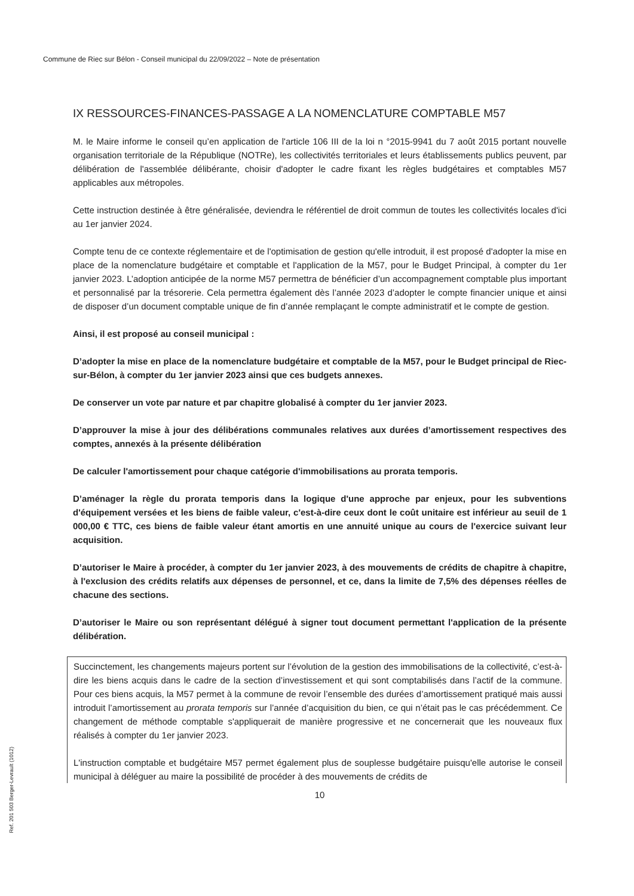Commune de Riec sur Bélon - Conseil municipal du 22/09/2022 – Note de présentation
IX RESSOURCES-FINANCES-PASSAGE A LA NOMENCLATURE COMPTABLE M57
M. le Maire informe le conseil qu’en application de l'article 106 III de la loi n °2015-9941 du 7 août 2015 portant nouvelle organisation territoriale de la République (NOTRe), les collectivités territoriales et leurs établissements publics peuvent, par délibération de l'assemblée délibérante, choisir d'adopter le cadre fixant les règles budgétaires et comptables M57 applicables aux métropoles.
Cette instruction destinée à être généralisée, deviendra le référentiel de droit commun de toutes les collectivités locales d'ici au 1er janvier 2024.
Compte tenu de ce contexte réglementaire et de l'optimisation de gestion qu'elle introduit, il est proposé d'adopter la mise en place de la nomenclature budgétaire et comptable et l'application de la M57, pour le Budget Principal, à compter du 1er janvier 2023. L’adoption anticipée de la norme M57 permettra de bénéficier d’un accompagnement comptable plus important et personnalisé par la trésorerie. Cela permettra également dès l’année 2023 d’adopter le compte financier unique et ainsi de disposer d’un document comptable unique de fin d’année remplaçant le compte administratif et le compte de gestion.
Ainsi, il est proposé au conseil municipal :
D’adopter la mise en place de la nomenclature budgétaire et comptable de la M57, pour le Budget principal de Riec-sur-Bélon, à compter du 1er janvier 2023 ainsi que ces budgets annexes.
De conserver un vote par nature et par chapitre globalisé à compter du 1er janvier 2023.
D’approuver la mise à jour des délibérations communales relatives aux durées d’amortissement respectives des comptes, annexés à la présente délibération
De calculer l'amortissement pour chaque catégorie d'immobilisations au prorata temporis.
D’aménager la règle du prorata temporis dans la logique d'une approche par enjeux, pour les subventions d'équipement versées et les biens de faible valeur, c'est-à-dire ceux dont le coût unitaire est inférieur au seuil de 1 000,00 € TTC, ces biens de faible valeur étant amortis en une annuité unique au cours de l'exercice suivant leur acquisition.
D’autoriser le Maire à procéder, à compter du 1er janvier 2023, à des mouvements de crédits de chapitre à chapitre, à l'exclusion des crédits relatifs aux dépenses de personnel, et ce, dans la limite de 7,5% des dépenses réelles de chacune des sections.
D’autoriser le Maire ou son représentant délégué à signer tout document permettant l'application de la présente délibération.
Succinctement, les changements majeurs portent sur l’évolution de la gestion des immobilisations de la collectivité, c’est-à-dire les biens acquis dans le cadre de la section d’investissement et qui sont comptabilisés dans l’actif de la commune. Pour ces biens acquis, la M57 permet à la commune de revoir l’ensemble des durées d’amortissement pratiqué mais aussi introduit l’amortissement au prorata temporis sur l’année d’acquisition du bien, ce qui n’était pas le cas précédemment. Ce changement de méthode comptable s'appliquerait de manière progressive et ne concernerait que les nouveaux flux réalisés à compter du 1er janvier 2023.
L'instruction comptable et budgétaire M57 permet également plus de souplesse budgétaire puisqu'elle autorise le conseil municipal à déléguer au maire la possibilité de procéder à des mouvements de crédits de
10
Ref. 201 503 Berger-Levrault (1012)